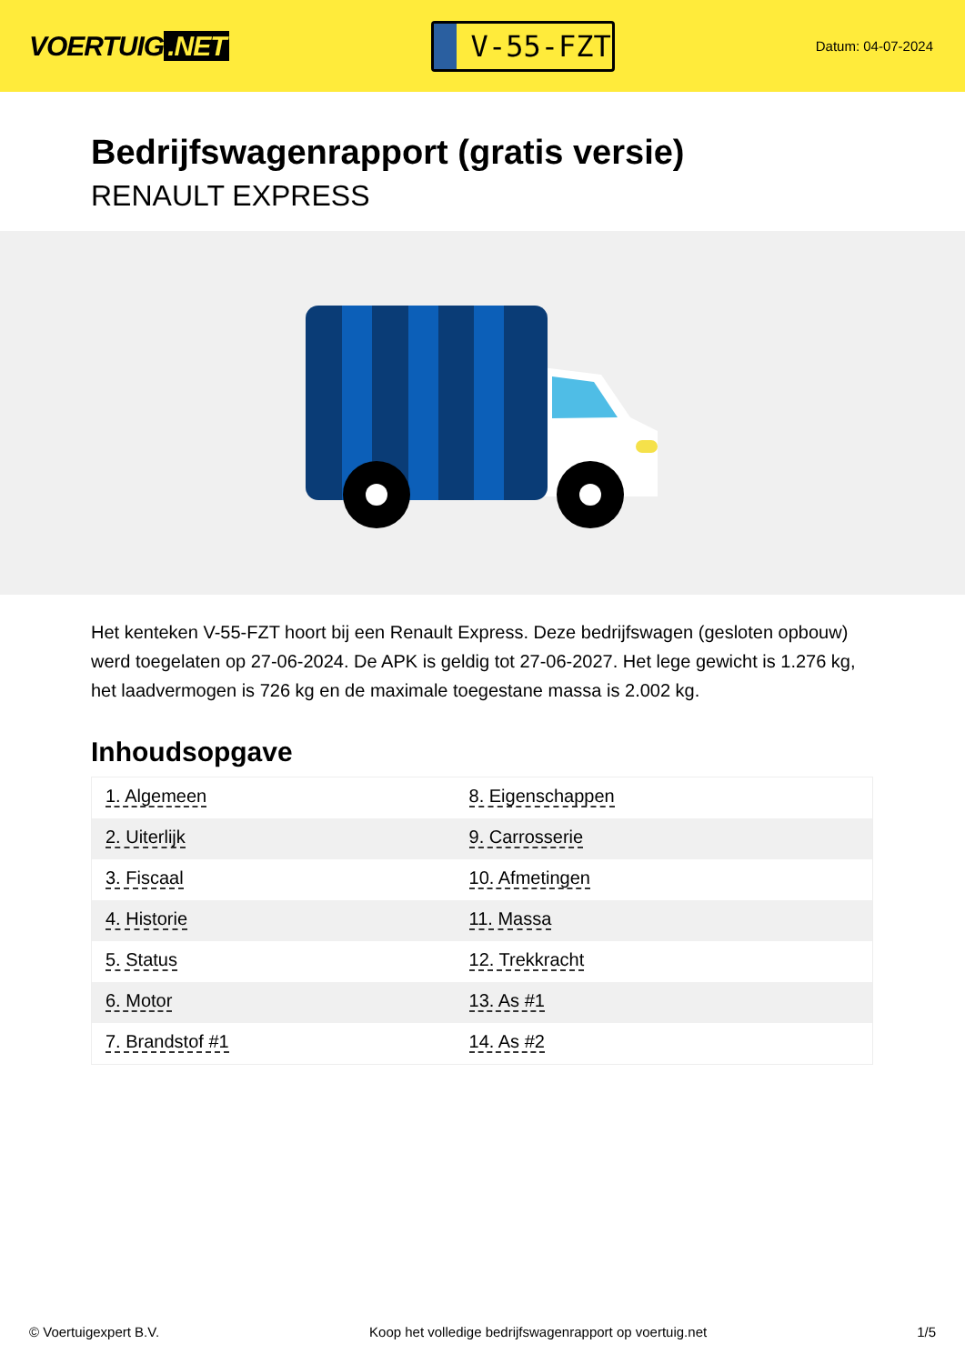VOERTUIG.NET
V-55-FZT
Datum: 04-07-2024
Bedrijfswagenrapport (gratis versie)
RENAULT EXPRESS
Het kenteken V-55-FZT hoort bij een Renault Express. Deze bedrijfswagen (gesloten opbouw) werd toegelaten op 27-06-2024. De APK is geldig tot 27-06-2027. Het lege gewicht is 1.276 kg, het laadvermogen is 726 kg en de maximale toegestane massa is 2.002 kg.
Inhoudsopgave
| 1. Algemeen | 8. Eigenschappen |
| 2. Uiterlijk | 9. Carrosserie |
| 3. Fiscaal | 10. Afmetingen |
| 4. Historie | 11. Massa |
| 5. Status | 12. Trekkracht |
| 6. Motor | 13. As #1 |
| 7. Brandstof #1 | 14. As #2 |
© Voertuigexpert B.V. Koop het volledige bedrijfswagenrapport op voertuig.net 1/5